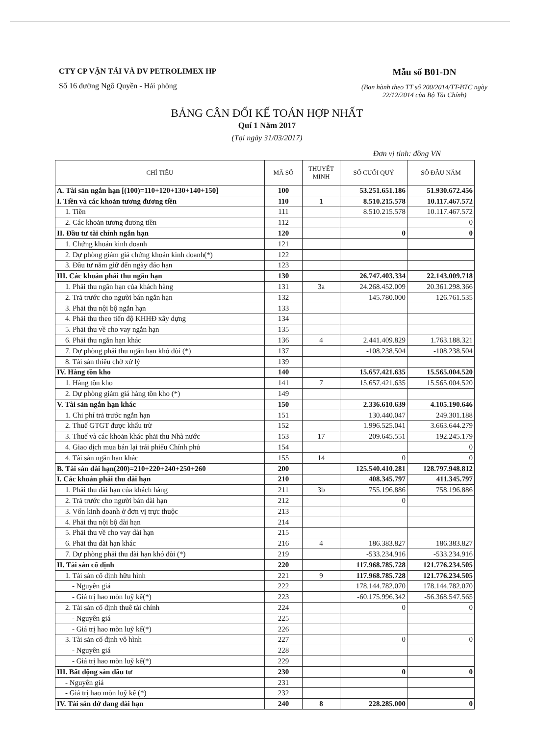CTY CP VẬN TẢI VÀ DV PETROLIMEX HP
Số 16 đường Ngô Quyền - Hải phòng
Mẫu số B01-DN
(Ban hành theo TT số 200/2014/TT-BTC ngày
22/12/2014 của Bộ Tài Chính)
BẢNG CÂN ĐỐI KẾ TOÁN HỢP NHẤT
Quí 1 Năm 2017
(Tại ngày 31/03/2017)
Đơn vị tính: đồng VN
| CHỈ TIÊU | MÃ SỐ | THUYẾT MINH | SỐ CUỐI QUÝ | SỐ ĐẦU NĂM |
| --- | --- | --- | --- | --- |
| A. Tài sản ngắn hạn [(100)=110+120+130+140+150] | 100 | | 53.251.651.186 | 51.930.672.456 |
| I. Tiền và các khoản tương đương tiền | 110 | 1 | 8.510.215.578 | 10.117.467.572 |
| 1. Tiền | 111 | | 8.510.215.578 | 10.117.467.572 |
| 2. Các khoản tương đương tiền | 112 | | | 0 |
| II. Đầu tư tài chính ngắn hạn | 120 | | 0 | 0 |
| 1. Chứng khoán kinh doanh | 121 | | | |
| 2. Dự phòng giảm giá chứng khoán kinh doanh(*) | 122 | | | |
| 3. Đầu tư nắm giữ đến ngày đáo hạn | 123 | | | |
| III. Các khoản phải thu ngắn hạn | 130 | | 26.747.403.334 | 22.143.009.718 |
| 1. Phải thu ngắn hạn của khách hàng | 131 | 3a | 24.268.452.009 | 20.361.298.366 |
| 2. Trả trước cho người bán ngắn hạn | 132 | | 145.780.000 | 126.761.535 |
| 3. Phải thu nội bộ ngắn hạn | 133 | | | |
| 4. Phải thu theo tiến độ KHHĐ xây dựng | 134 | | | |
| 5. Phải thu về cho vay ngắn hạn | 135 | | | |
| 6. Phải thu ngắn hạn khác | 136 | 4 | 2.441.409.829 | 1.763.188.321 |
| 7. Dự phòng phải thu ngắn hạn khó đòi (*) | 137 | | -108.238.504 | -108.238.504 |
| 8. Tài sản thiếu chờ xử lý | 139 | | | |
| IV. Hàng tồn kho | 140 | | 15.657.421.635 | 15.565.004.520 |
| 1. Hàng tồn kho | 141 | 7 | 15.657.421.635 | 15.565.004.520 |
| 2. Dự phòng giảm giá hàng tồn kho (*) | 149 | | | |
| V. Tài sản ngắn hạn khác | 150 | | 2.336.610.639 | 4.105.190.646 |
| 1. Chi phí trả trước ngắn hạn | 151 | | 130.440.047 | 249.301.188 |
| 2. Thuế GTGT được khấu trừ | 152 | | 1.996.525.041 | 3.663.644.279 |
| 3. Thuế và các khoản khác phải thu Nhà nước | 153 | 17 | 209.645.551 | 192.245.179 |
| 4. Giao dịch mua bán lại trái phiếu Chính phủ | 154 | | | 0 |
| 4. Tài sản ngắn hạn khác | 155 | 14 | 0 | 0 |
| B. Tài sản dài hạn(200)=210+220+240+250+260 | 200 | | 125.540.410.281 | 128.797.948.812 |
| I. Các khoản phải thu dài hạn | 210 | | 408.345.797 | 411.345.797 |
| 1. Phải thu dài hạn của khách hàng | 211 | 3b | 755.196.886 | 758.196.886 |
| 2. Trả trước cho người bán dài hạn | 212 | | 0 | |
| 3. Vốn kinh doanh ở đơn vị trực thuộc | 213 | | | |
| 4. Phải thu nội bộ dài hạn | 214 | | | |
| 5. Phải thu về cho vay dài hạn | 215 | | | |
| 6. Phải thu dài hạn khác | 216 | 4 | 186.383.827 | 186.383.827 |
| 7. Dự phòng phải thu dài hạn khó đòi (*) | 219 | | -533.234.916 | -533.234.916 |
| II. Tài sản cố định | 220 | | 117.968.785.728 | 121.776.234.505 |
| 1. Tài sản cố định hữu hình | 221 | 9 | 117.968.785.728 | 121.776.234.505 |
| - Nguyên giá | 222 | | 178.144.782.070 | 178.144.782.070 |
| - Giá trị hao mòn luỹ kế(*) | 223 | | -60.175.996.342 | -56.368.547.565 |
| 2. Tài sản cố định thuê tài chính | 224 | | 0 | 0 |
| - Nguyên giá | 225 | | | |
| - Giá trị hao mòn luỹ kế(*) | 226 | | | |
| 3. Tài sản cố định vô hình | 227 | | 0 | 0 |
| - Nguyên giá | 228 | | | |
| - Giá trị hao mòn luỹ kế(*) | 229 | | | |
| III. Bất động sản đầu tư | 230 | | 0 | 0 |
| - Nguyên giá | 231 | | | |
| - Giá trị hao mòn luỹ kế (*) | 232 | | | |
| IV. Tài sản dở dang dài hạn | 240 | 8 | 228.285.000 | 0 |